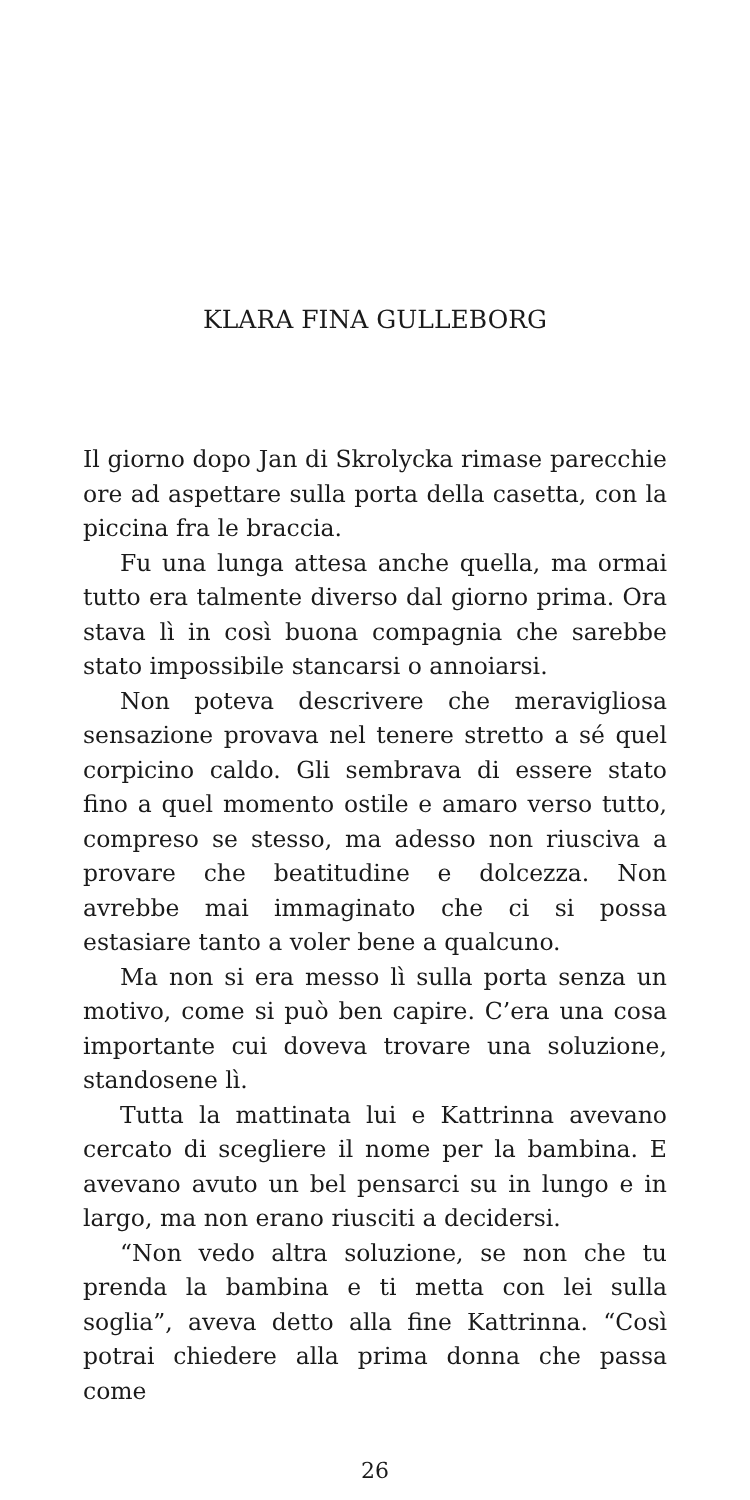KLARA FINA GULLEBORG
Il giorno dopo Jan di Skrolycka rimase parecchie ore ad aspettare sulla porta della casetta, con la piccina fra le braccia.
Fu una lunga attesa anche quella, ma ormai tutto era talmente diverso dal giorno prima. Ora stava lì in così buona compagnia che sarebbe stato impossibile stancarsi o annoiarsi.
Non poteva descrivere che meravigliosa sensazione provava nel tenere stretto a sé quel corpicino caldo. Gli sembrava di essere stato fino a quel momento ostile e amaro verso tutto, compreso se stesso, ma adesso non riusciva a provare che beatitudine e dolcezza. Non avrebbe mai immaginato che ci si possa estasiare tanto a voler bene a qualcuno.
Ma non si era messo lì sulla porta senza un motivo, come si può ben capire. C’era una cosa importante cui doveva trovare una soluzione, standosene lì.
Tutta la mattinata lui e Kattrinna avevano cercato di scegliere il nome per la bambina. E avevano avuto un bel pensarci su in lungo e in largo, ma non erano riusciti a decidersi.
“Non vedo altra soluzione, se non che tu prenda la bambina e ti metta con lei sulla soglia”, aveva detto alla fine Kattrinna. “Così potrai chiedere alla prima donna che passa come
26